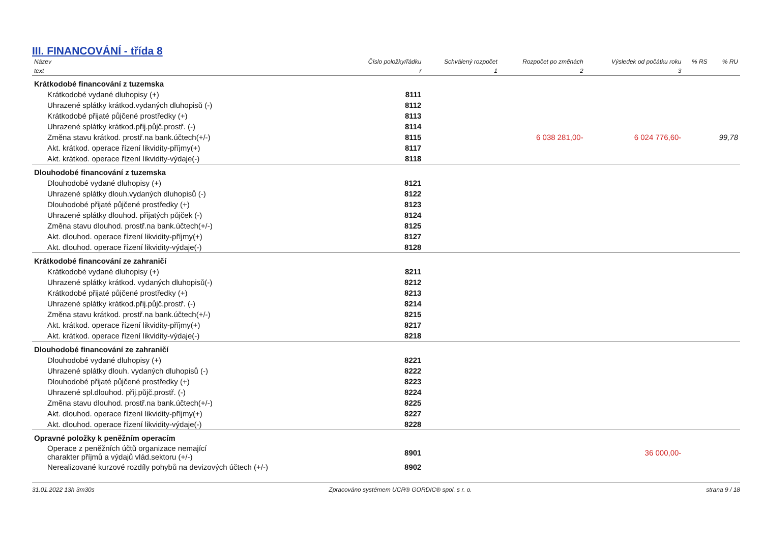III. FINANCOVÁNÍ - třída 8
| Název | Číslo položky/řádku | Schválený rozpočet | Rozpočet po změnách | Výsledek od počátku roku | % RS | % RU |
| --- | --- | --- | --- | --- | --- | --- |
| text | r | 1 | 2 | 3 | | |
| Krátkodobé financování z tuzemska | | | | | | |
| Krátkodobé vydané dluhopisy (+) | 8111 | | | | | |
| Uhrazené splátky krátkod.vydaných dluhopisů (-) | 8112 | | | | | |
| Krátkodobé přijaté půjčené prostředky (+) | 8113 | | | | | |
| Uhrazené splátky krátkod.přij.půjč.prostř. (-) | 8114 | | | | | |
| Změna stavu krátkod. prostř.na bank.účtech(+/-) | 8115 | | 6 038 281,00- | 6 024 776,60- | | 99,78 |
| Akt. krátkod. operace řízení likvidity-příjmy(+) | 8117 | | | | | |
| Akt. krátkod. operace řízení likvidity-výdaje(-) | 8118 | | | | | |
| Dlouhodobé financování z tuzemska | | | | | | |
| Dlouhodobé vydané dluhopisy (+) | 8121 | | | | | |
| Uhrazené splátky dlouh.vydaných dluhopisů (-) | 8122 | | | | | |
| Dlouhodobé přijaté půjčené prostředky (+) | 8123 | | | | | |
| Uhrazené splátky dlouhod. přijatých půjček (-) | 8124 | | | | | |
| Změna stavu dlouhod. prostř.na bank.účtech(+/-) | 8125 | | | | | |
| Akt. dlouhod. operace řízení likvidity-příjmy(+) | 8127 | | | | | |
| Akt. dlouhod. operace řízení likvidity-výdaje(-) | 8128 | | | | | |
| Krátkodobé financování ze zahraničí | | | | | | |
| Krátkodobé vydané dluhopisy (+) | 8211 | | | | | |
| Uhrazené splátky krátkod. vydaných dluhopisů(-) | 8212 | | | | | |
| Krátkodobé přijaté půjčené prostředky (+) | 8213 | | | | | |
| Uhrazené splátky krátkod.přij.půjč.prostř. (-) | 8214 | | | | | |
| Změna stavu krátkod. prostř.na bank.účtech(+/-) | 8215 | | | | | |
| Akt. krátkod. operace řízení likvidity-příjmy(+) | 8217 | | | | | |
| Akt. krátkod. operace řízení likvidity-výdaje(-) | 8218 | | | | | |
| Dlouhodobé financování ze zahraničí | | | | | | |
| Dlouhodobé vydané dluhopisy (+) | 8221 | | | | | |
| Uhrazené splátky dlouh. vydaných dluhopisů (-) | 8222 | | | | | |
| Dlouhodobé přijaté půjčené prostředky (+) | 8223 | | | | | |
| Uhrazené spl.dlouhod. přij.půjč.prostř. (-) | 8224 | | | | | |
| Změna stavu dlouhod. prostř.na bank.účtech(+/-) | 8225 | | | | | |
| Akt. dlouhod. operace řízení likvidity-příjmy(+) | 8227 | | | | | |
| Akt. dlouhod. operace řízení likvidity-výdaje(-) | 8228 | | | | | |
| Opravné položky k peněžním operacím | | | | | | |
| Operace z peněžních účtů organizace nemající charakter příjmů a výdajů vlád.sektoru (+/-) | 8901 | | | 36 000,00- | | |
| Nerealizované kurzové rozdíly pohybů na devizových účtech (+/-) | 8902 | | | | | |
31.01.2022 13h 3m30s Zpracováno systémem UCR® GORDIC® spol. s r. o. strana 9 / 18